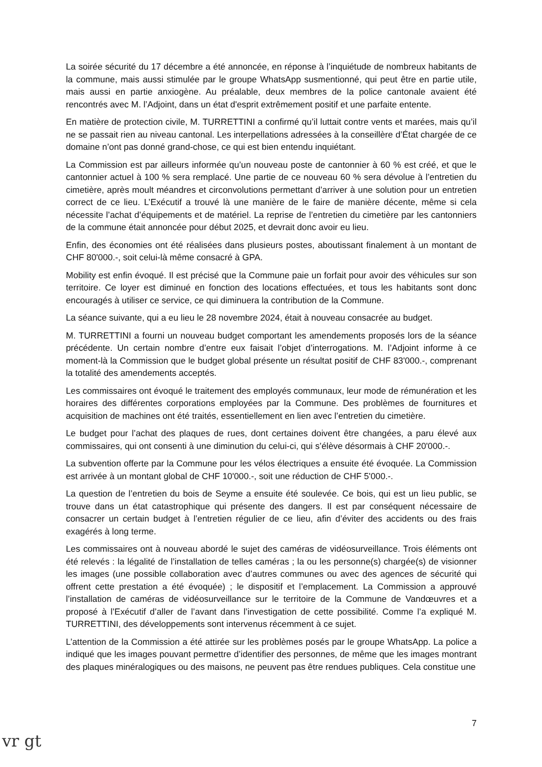La soirée sécurité du 17 décembre a été annoncée, en réponse à l’inquiétude de nombreux habitants de la commune, mais aussi stimulée par le groupe WhatsApp susmentionné, qui peut être en partie utile, mais aussi en partie anxiogène. Au préalable, deux membres de la police cantonale avaient été rencontrés avec M. l’Adjoint, dans un état d'esprit extrêmement positif et une parfaite entente.
En matière de protection civile, M. TURRETTINI a confirmé qu’il luttait contre vents et marées, mais qu’il ne se passait rien au niveau cantonal. Les interpellations adressées à la conseillère d’État chargée de ce domaine n’ont pas donné grand-chose, ce qui est bien entendu inquiétant.
La Commission est par ailleurs informée qu’un nouveau poste de cantonnier à 60 % est créé, et que le cantonnier actuel à 100 % sera remplacé. Une partie de ce nouveau 60 % sera dévolue à l’entretien du cimetière, après moult méandres et circonvolutions permettant d’arriver à une solution pour un entretien correct de ce lieu. L’Exécutif a trouvé là une manière de le faire de manière décente, même si cela nécessite l’achat d’équipements et de matériel. La reprise de l’entretien du cimetière par les cantonniers de la commune était annoncée pour début 2025, et devrait donc avoir eu lieu.
Enfin, des économies ont été réalisées dans plusieurs postes, aboutissant finalement à un montant de CHF 80'000.-, soit celui-là même consacré à GPA.
Mobility est enfin évoqué. Il est précisé que la Commune paie un forfait pour avoir des véhicules sur son territoire. Ce loyer est diminué en fonction des locations effectuées, et tous les habitants sont donc encouragés à utiliser ce service, ce qui diminuera la contribution de la Commune.
La séance suivante, qui a eu lieu le 28 novembre 2024, était à nouveau consacrée au budget.
M. TURRETTINI a fourni un nouveau budget comportant les amendements proposés lors de la séance précédente. Un certain nombre d’entre eux faisait l’objet d’interrogations. M. l’Adjoint informe à ce moment-là la Commission que le budget global présente un résultat positif de CHF 83'000.-, comprenant la totalité des amendements acceptés.
Les commissaires ont évoqué le traitement des employés communaux, leur mode de rémunération et les horaires des différentes corporations employées par la Commune. Des problèmes de fournitures et acquisition de machines ont été traités, essentiellement en lien avec l’entretien du cimetière.
Le budget pour l’achat des plaques de rues, dont certaines doivent être changées, a paru élevé aux commissaires, qui ont consenti à une diminution du celui-ci, qui s’élève désormais à CHF 20'000.-.
La subvention offerte par la Commune pour les vélos électriques a ensuite été évoquée. La Commission est arrivée à un montant global de CHF 10'000.-, soit une réduction de CHF 5'000.-.
La question de l’entretien du bois de Seyme a ensuite été soulevée. Ce bois, qui est un lieu public, se trouve dans un état catastrophique qui présente des dangers. Il est par conséquent nécessaire de consacrer un certain budget à l’entretien régulier de ce lieu, afin d’éviter des accidents ou des frais exagérés à long terme.
Les commissaires ont à nouveau abordé le sujet des caméras de vidéosurveillance. Trois éléments ont été relevés : la légalité de l’installation de telles caméras ; la ou les personne(s) chargée(s) de visionner les images (une possible collaboration avec d’autres communes ou avec des agences de sécurité qui offrent cette prestation a été évoquée) ; le dispositif et l’emplacement. La Commission a approuvé l’installation de caméras de vidéosurveillance sur le territoire de la Commune de Vandœuvres et a proposé à l’Exécutif d’aller de l’avant dans l’investigation de cette possibilité. Comme l’a expliqué M. TURRETTINI, des développements sont intervenus récemment à ce sujet.
L’attention de la Commission a été attirée sur les problèmes posés par le groupe WhatsApp. La police a indiqué que les images pouvant permettre d’identifier des personnes, de même que les images montrant des plaques minéralogiques ou des maisons, ne peuvent pas être rendues publiques. Cela constitue une
7
vr gt